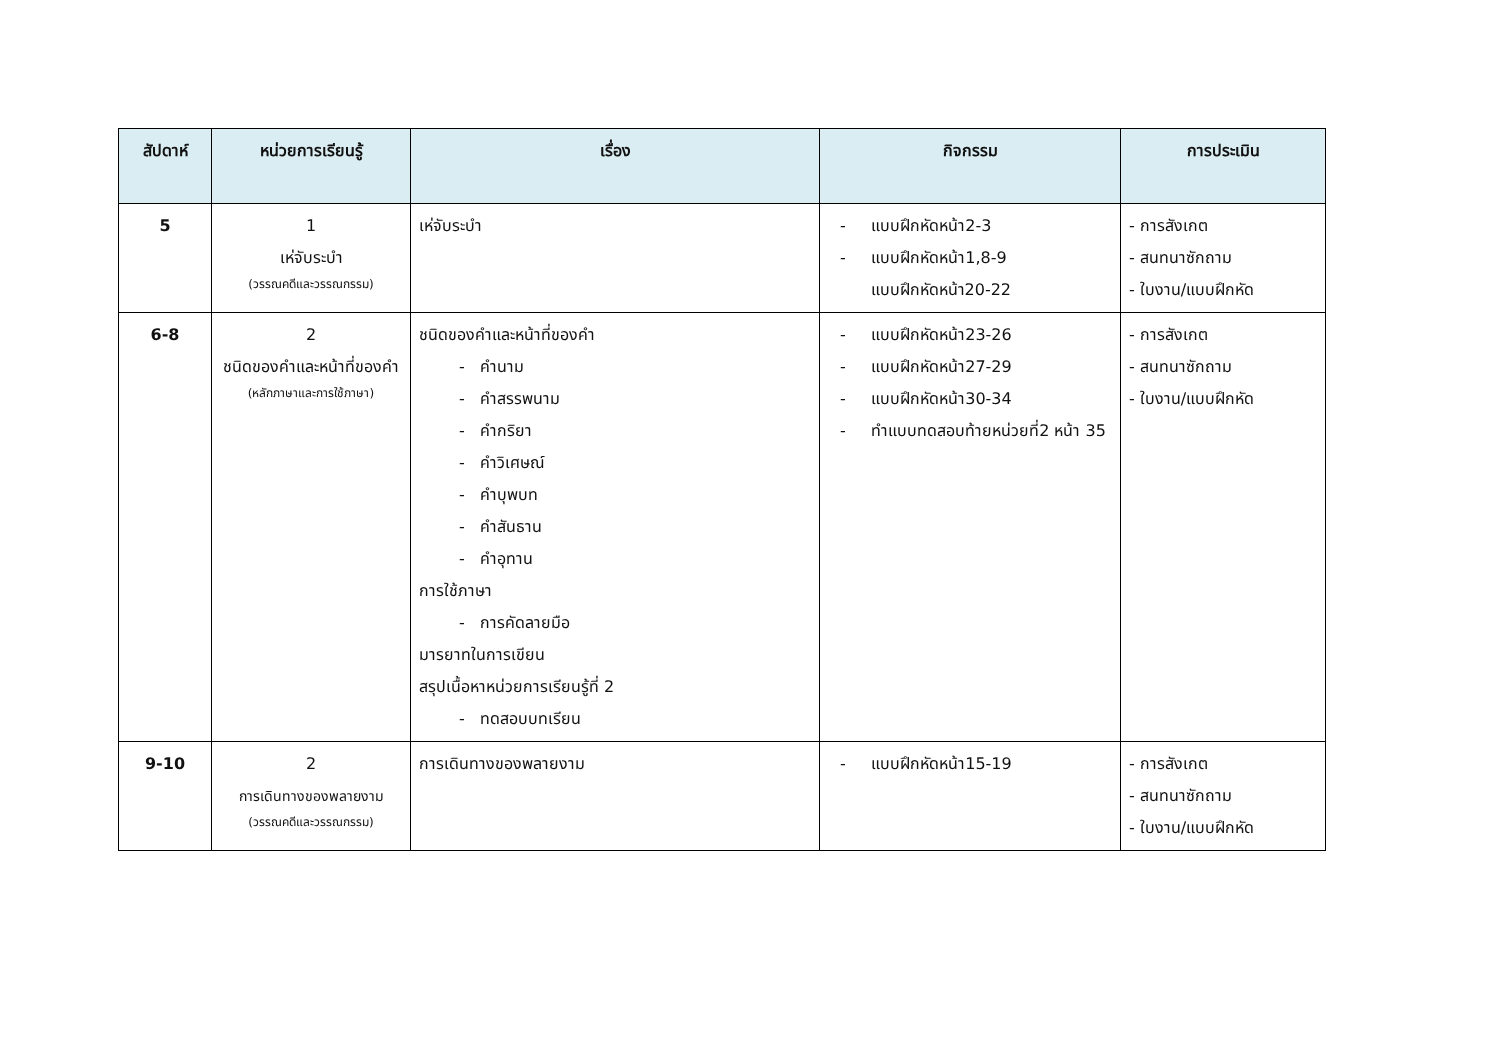| สัปดาห์ | หน่วยการเรียนรู้ | เรื่อง | กิจกรรม | การประเมิน |
| --- | --- | --- | --- | --- |
| 5 | 1 เห่จับระบำ (วรรณคดีและวรรณกรรม) | เห่จับระบำ | - แบบฝึกหัดหน้า2-3 - แบบฝึกหัดหน้า1,8-9 แบบฝึกหัดหน้า20-22 | - การสังเกต - สนทนาซักถาม - ใบงาน/แบบฝึกหัด |
| 6-8 | 2 ชนิดของคำและหน้าที่ของคำ (หลักภาษาและการใช้ภาษา) | ชนิดของคำและหน้าที่ของคำ - คำนาม - คำสรรพนาม - คำกริยา - คำวิเศษณ์ - คำบุพบท - คำสันธาน - คำอุทาน การใช้ภาษา - การคัดลายมือ มารยาทในการเขียน สรุปเนื้อหาหน่วยการเรียนรู้ที่ 2 - ทดสอบบทเรียน | - แบบฝึกหัดหน้า23-26 - แบบฝึกหัดหน้า27-29 - แบบฝึกหัดหน้า30-34 - ทำแบบทดสอบท้ายหน่วยที่2 หน้า 35 | - การสังเกต - สนทนาซักถาม - ใบงาน/แบบฝึกหัด |
| 9-10 | 2 การเดินทางของพลายงาม (วรรณคดีและวรรณกรรม) | การเดินทางของพลายงาม | - แบบฝึกหัดหน้า15-19 | - การสังเกต - สนทนาซักถาม - ใบงาน/แบบฝึกหัด |